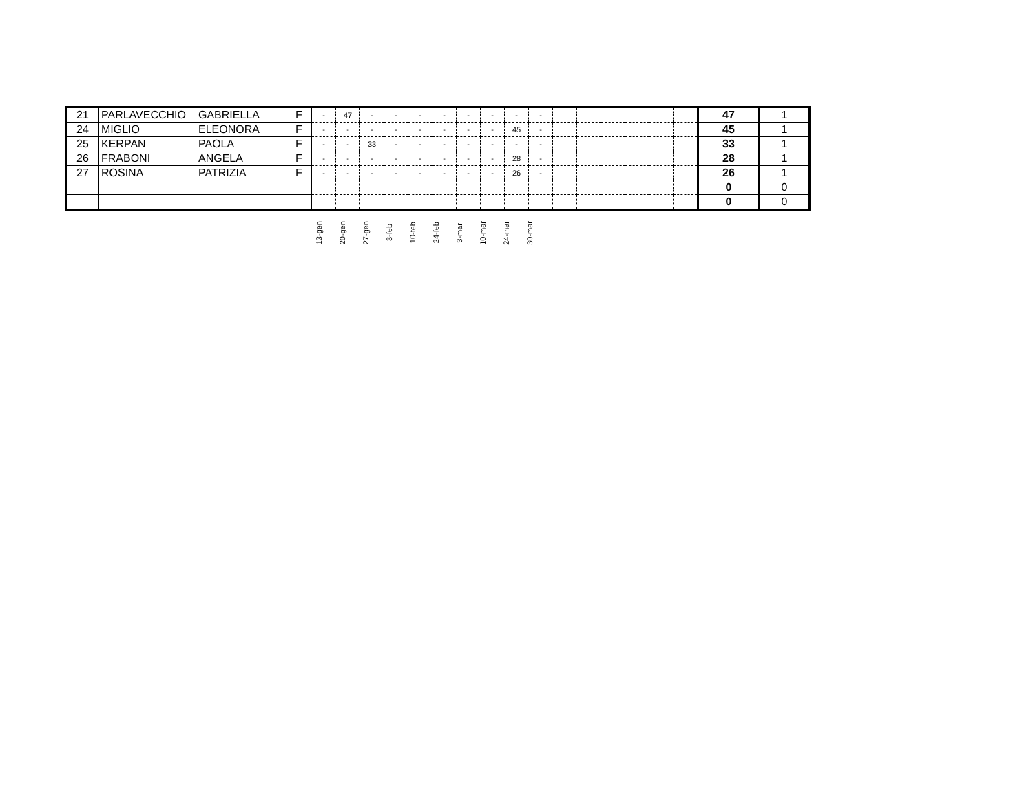| 21 | PARLAVECCHIO | GABRIELLA | F | - | 47 | - | - | - | - | - | - | - | - | | | | | | | 47 | 1 |
| 24 | MIGLIO | ELEONORA | F | - | - | - | - | - | - | - | - | 45 | - | | | | | | | 45 | 1 |
| 25 | KERPAN | PAOLA | F | - | - | 33 | - | - | - | - | - | - | - | | | | | | | 33 | 1 |
| 26 | FRABONI | ANGELA | F | - | - | - | - | - | - | - | - | 28 | - | | | | | | | 28 | 1 |
| 27 | ROSINA | PATRIZIA | F | - | - | - | - | - | - | - | - | 26 | - | | | | | | | 26 | 1 |
| | | | | | | | | | | | | | | | | | | | | 0 | 0 |
| | | | | | | | | | | | | | | | | | | | | 0 | 0 |
| | | | | 13-gen | 20-gen | 27-gen | 3-feb | 10-feb | 24-feb | 3-mar | 10-mar | 24-mar | 30-mar |